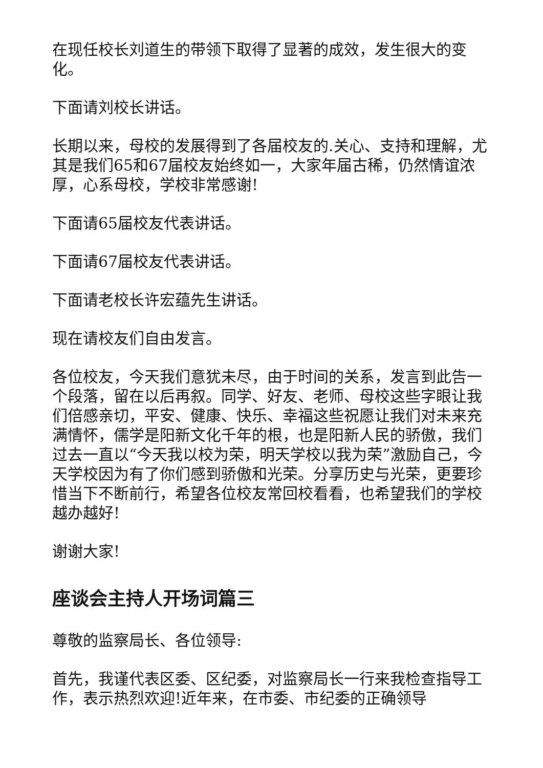在现任校长刘道生的带领下取得了显著的成效，发生很大的变化。
下面请刘校长讲话。
长期以来，母校的发展得到了各届校友的.关心、支持和理解，尤其是我们65和67届校友始终如一，大家年届古稀，仍然情谊浓厚，心系母校，学校非常感谢!
下面请65届校友代表讲话。
下面请67届校友代表讲话。
下面请老校长许宏蕴先生讲话。
现在请校友们自由发言。
各位校友，今天我们意犹未尽，由于时间的关系，发言到此告一个段落，留在以后再叙。同学、好友、老师、母校这些字眼让我们倍感亲切，平安、健康、快乐、幸福这些祝愿让我们对未来充满情怀，儒学是阳新文化千年的根，也是阳新人民的骄傲，我们过去一直以“今天我以校为荣，明天学校以我为荣”激励自己，今天学校因为有了你们感到骄傲和光荣。分享历史与光荣，更要珍惜当下不断前行，希望各位校友常回校看看，也希望我们的学校越办越好!
谢谢大家!
座谈会主持人开场词篇三
尊敬的监察局长、各位领导:
首先，我谨代表区委、区纪委，对监察局长一行来我检查指导工作，表示热烈欢迎!近年来，在市委、市纪委的正确领导